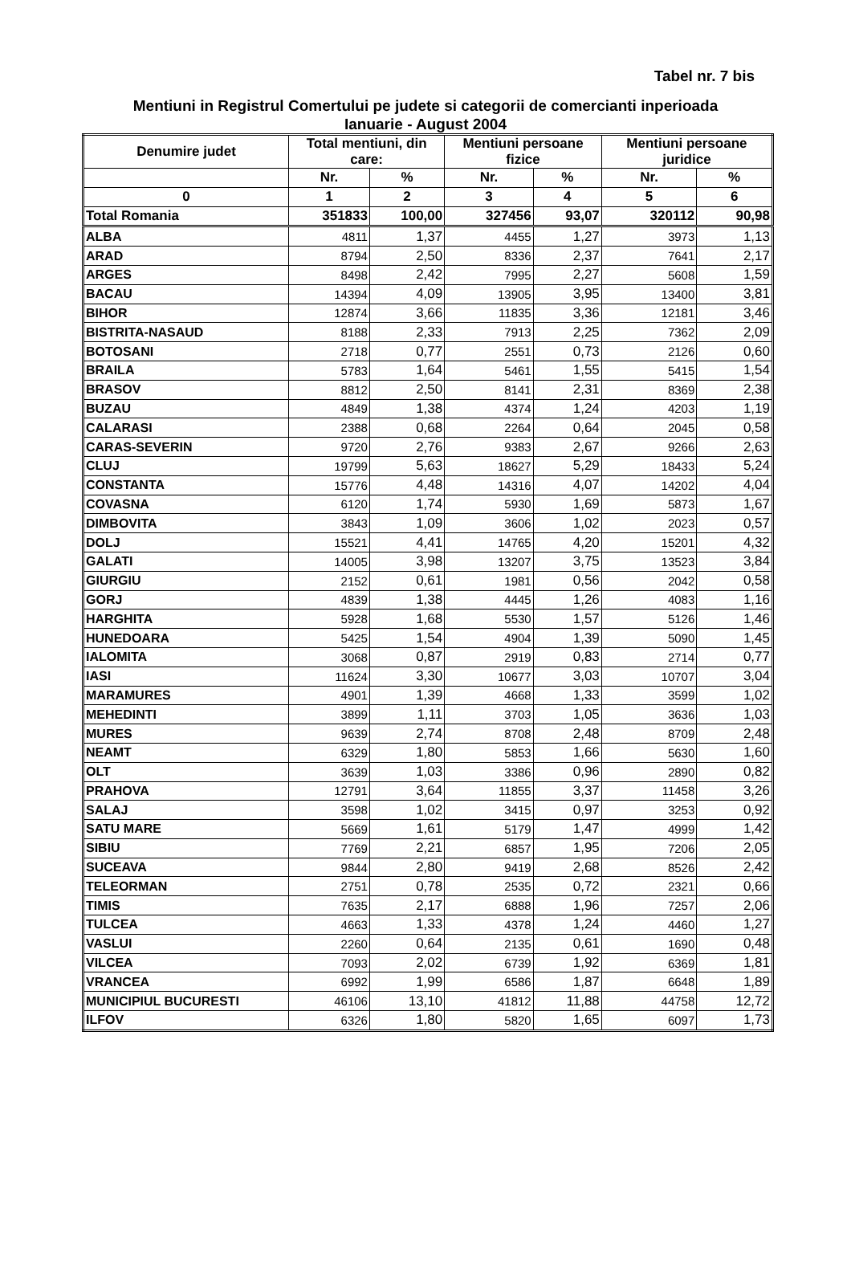Tabel nr. 7 bis
Mentiuni in Registrul Comertului pe judete si categorii de comercianti inperioada
Ianuarie - August 2004
| Denumire judet | Total mentiuni, din care: | | Mentiuni persoane fizice | | Mentiuni persoane juridice | |
| --- | --- | --- | --- | --- | --- | --- |
| | Nr. | % | Nr. | % | Nr. | % |
| 0 | 1 | 2 | 3 | 4 | 5 | 6 |
| Total Romania | 351833 | 100,00 | 327456 | 93,07 | 320112 | 90,98 |
| ALBA | 4811 | 1,37 | 4455 | 1,27 | 3973 | 1,13 |
| ARAD | 8794 | 2,50 | 8336 | 2,37 | 7641 | 2,17 |
| ARGES | 8498 | 2,42 | 7995 | 2,27 | 5608 | 1,59 |
| BACAU | 14394 | 4,09 | 13905 | 3,95 | 13400 | 3,81 |
| BIHOR | 12874 | 3,66 | 11835 | 3,36 | 12181 | 3,46 |
| BISTRITA-NASAUD | 8188 | 2,33 | 7913 | 2,25 | 7362 | 2,09 |
| BOTOSANI | 2718 | 0,77 | 2551 | 0,73 | 2126 | 0,60 |
| BRAILA | 5783 | 1,64 | 5461 | 1,55 | 5415 | 1,54 |
| BRASOV | 8812 | 2,50 | 8141 | 2,31 | 8369 | 2,38 |
| BUZAU | 4849 | 1,38 | 4374 | 1,24 | 4203 | 1,19 |
| CALARASI | 2388 | 0,68 | 2264 | 0,64 | 2045 | 0,58 |
| CARAS-SEVERIN | 9720 | 2,76 | 9383 | 2,67 | 9266 | 2,63 |
| CLUJ | 19799 | 5,63 | 18627 | 5,29 | 18433 | 5,24 |
| CONSTANTA | 15776 | 4,48 | 14316 | 4,07 | 14202 | 4,04 |
| COVASNA | 6120 | 1,74 | 5930 | 1,69 | 5873 | 1,67 |
| DIMBOVITA | 3843 | 1,09 | 3606 | 1,02 | 2023 | 0,57 |
| DOLJ | 15521 | 4,41 | 14765 | 4,20 | 15201 | 4,32 |
| GALATI | 14005 | 3,98 | 13207 | 3,75 | 13523 | 3,84 |
| GIURGIU | 2152 | 0,61 | 1981 | 0,56 | 2042 | 0,58 |
| GORJ | 4839 | 1,38 | 4445 | 1,26 | 4083 | 1,16 |
| HARGHITA | 5928 | 1,68 | 5530 | 1,57 | 5126 | 1,46 |
| HUNEDOARA | 5425 | 1,54 | 4904 | 1,39 | 5090 | 1,45 |
| IALOMITA | 3068 | 0,87 | 2919 | 0,83 | 2714 | 0,77 |
| IASI | 11624 | 3,30 | 10677 | 3,03 | 10707 | 3,04 |
| MARAMURES | 4901 | 1,39 | 4668 | 1,33 | 3599 | 1,02 |
| MEHEDINTI | 3899 | 1,11 | 3703 | 1,05 | 3636 | 1,03 |
| MURES | 9639 | 2,74 | 8708 | 2,48 | 8709 | 2,48 |
| NEAMT | 6329 | 1,80 | 5853 | 1,66 | 5630 | 1,60 |
| OLT | 3639 | 1,03 | 3386 | 0,96 | 2890 | 0,82 |
| PRAHOVA | 12791 | 3,64 | 11855 | 3,37 | 11458 | 3,26 |
| SALAJ | 3598 | 1,02 | 3415 | 0,97 | 3253 | 0,92 |
| SATU MARE | 5669 | 1,61 | 5179 | 1,47 | 4999 | 1,42 |
| SIBIU | 7769 | 2,21 | 6857 | 1,95 | 7206 | 2,05 |
| SUCEAVA | 9844 | 2,80 | 9419 | 2,68 | 8526 | 2,42 |
| TELEORMAN | 2751 | 0,78 | 2535 | 0,72 | 2321 | 0,66 |
| TIMIS | 7635 | 2,17 | 6888 | 1,96 | 7257 | 2,06 |
| TULCEA | 4663 | 1,33 | 4378 | 1,24 | 4460 | 1,27 |
| VASLUI | 2260 | 0,64 | 2135 | 0,61 | 1690 | 0,48 |
| VILCEA | 7093 | 2,02 | 6739 | 1,92 | 6369 | 1,81 |
| VRANCEA | 6992 | 1,99 | 6586 | 1,87 | 6648 | 1,89 |
| MUNICIPIUL BUCURESTI | 46106 | 13,10 | 41812 | 11,88 | 44758 | 12,72 |
| ILFOV | 6326 | 1,80 | 5820 | 1,65 | 6097 | 1,73 |